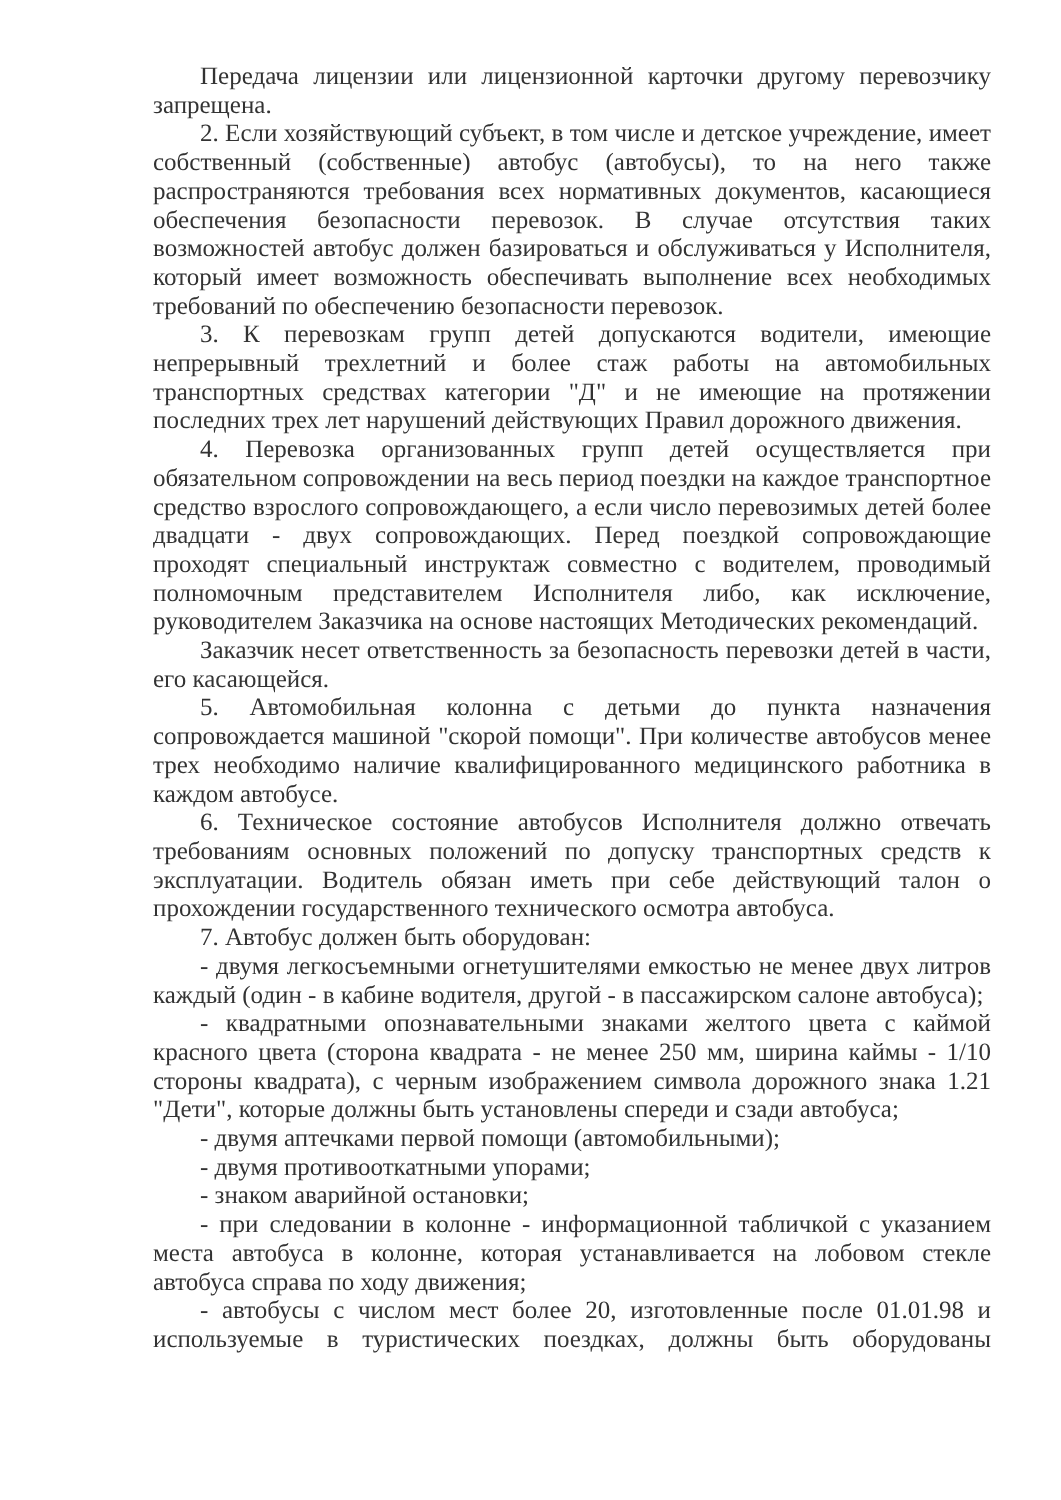Передача лицензии или лицензионной карточки другому перевозчику запрещена.
2. Если хозяйствующий субъект, в том числе и детское учреждение, имеет собственный (собственные) автобус (автобусы), то на него также распространяются требования всех нормативных документов, касающиеся обеспечения безопасности перевозок. В случае отсутствия таких возможностей автобус должен базироваться и обслуживаться у Исполнителя, который имеет возможность обеспечивать выполнение всех необходимых требований по обеспечению безопасности перевозок.
3. К перевозкам групп детей допускаются водители, имеющие непрерывный трехлетний и более стаж работы на автомобильных транспортных средствах категории "Д" и не имеющие на протяжении последних трех лет нарушений действующих Правил дорожного движения.
4. Перевозка организованных групп детей осуществляется при обязательном сопровождении на весь период поездки на каждое транспортное средство взрослого сопровождающего, а если число перевозимых детей более двадцати - двух сопровождающих. Перед поездкой сопровождающие проходят специальный инструктаж совместно с водителем, проводимый полномочным представителем Исполнителя либо, как исключение, руководителем Заказчика на основе настоящих Методических рекомендаций.
Заказчик несет ответственность за безопасность перевозки детей в части, его касающейся.
5. Автомобильная колонна с детьми до пункта назначения сопровождается машиной "скорой помощи". При количестве автобусов менее трех необходимо наличие квалифицированного медицинского работника в каждом автобусе.
6. Техническое состояние автобусов Исполнителя должно отвечать требованиям основных положений по допуску транспортных средств к эксплуатации. Водитель обязан иметь при себе действующий талон о прохождении государственного технического осмотра автобуса.
7. Автобус должен быть оборудован:
- двумя легкосъемными огнетушителями емкостью не менее двух литров каждый (один - в кабине водителя, другой - в пассажирском салоне автобуса);
- квадратными опознавательными знаками желтого цвета с каймой красного цвета (сторона квадрата - не менее 250 мм, ширина каймы - 1/10 стороны квадрата), с черным изображением символа дорожного знака 1.21 "Дети", которые должны быть установлены спереди и сзади автобуса;
- двумя аптечками первой помощи (автомобильными);
- двумя противооткатными упорами;
- знаком аварийной остановки;
- при следовании в колонне - информационной табличкой с указанием места автобуса в колонне, которая устанавливается на лобовом стекле автобуса справа по ходу движения;
- автобусы с числом мест более 20, изготовленные после 01.01.98 и используемые в туристических поездках, должны быть оборудованы